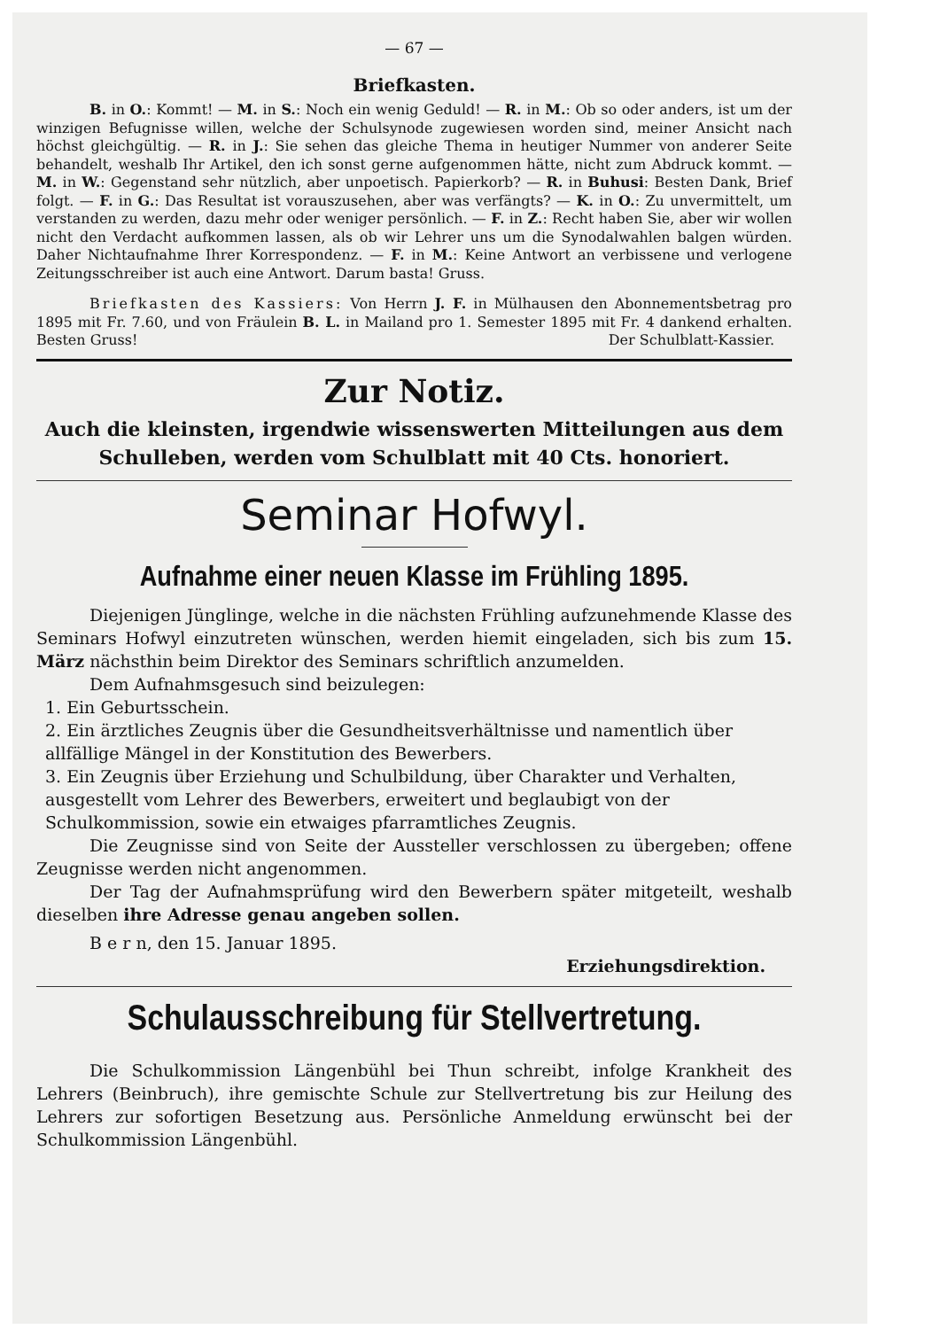— 67 —
Briefkasten.
B. in O.: Kommt! — M. in S.: Noch ein wenig Geduld! — R. in M.: Ob so oder anders, ist um der winzigen Befugnisse willen, welche der Schulsynode zugewiesen worden sind, meiner Ansicht nach höchst gleichgültig. — R. in J.: Sie sehen das gleiche Thema in heutiger Nummer von anderer Seite behandelt, weshalb Ihr Artikel, den ich sonst gerne aufgenommen hätte, nicht zum Abdruck kommt. — M. in W.: Gegenstand sehr nützlich, aber unpoetisch. Papierkorb? — R. in Buhusi: Besten Dank, Brief folgt. — F. in G.: Das Resultat ist vorauszusehen, aber was verfängts? — K. in O.: Zu unvermittelt, um verstanden zu werden, dazu mehr oder weniger persönlich. — F. in Z.: Recht haben Sie, aber wir wollen nicht den Verdacht aufkommen lassen, als ob wir Lehrer uns um die Synodalwahlen balgen würden. Daher Nichtaufnahme Ihrer Korrespondenz. — F. in M.: Keine Antwort an verbissene und verlogene Zeitungsschreiber ist auch eine Antwort. Darum basta! Gruss.
Briefkasten des Kassiers: Von Herrn J. F. in Mülhausen den Abonnementsbetrag pro 1895 mit Fr. 7.60, und von Fräulein B. L. in Mailand pro 1. Semester 1895 mit Fr. 4 dankend erhalten. Besten Gruss! Der Schulblatt-Kassier.
Zur Notiz.
Auch die kleinsten, irgendwie wissenswerten Mitteilungen aus dem Schulleben, werden vom Schulblatt mit 40 Cts. honoriert.
Seminar Hofwyl.
Aufnahme einer neuen Klasse im Frühling 1895.
Diejenigen Jünglinge, welche in die nächsten Frühling aufzunehmende Klasse des Seminars Hofwyl einzutreten wünschen, werden hiemit eingeladen, sich bis zum 15. März nächsthin beim Direktor des Seminars schriftlich anzumelden.
Dem Aufnahmsgesuch sind beizulegen:
1. Ein Geburtsschein.
2. Ein ärztliches Zeugnis über die Gesundheitsverhältnisse und namentlich über allfällige Mängel in der Konstitution des Bewerbers.
3. Ein Zeugnis über Erziehung und Schulbildung, über Charakter und Verhalten, ausgestellt vom Lehrer des Bewerbers, erweitert und beglaubigt von der Schulkommission, sowie ein etwaiges pfarramtliches Zeugnis.
Die Zeugnisse sind von Seite der Aussteller verschlossen zu übergeben; offene Zeugnisse werden nicht angenommen.
Der Tag der Aufnahmsprüfung wird den Bewerbern später mitgeteilt, weshalb dieselben ihre Adresse genau angeben sollen.
B e r n, den 15. Januar 1895.
Erziehungsdirektion.
Schulausschreibung für Stellvertretung.
Die Schulkommission Längenbühl bei Thun schreibt, infolge Krankheit des Lehrers (Beinbruch), ihre gemischte Schule zur Stellvertretung bis zur Heilung des Lehrers zur sofortigen Besetzung aus. Persönliche Anmeldung erwünscht bei der Schulkommission Längenbühl.